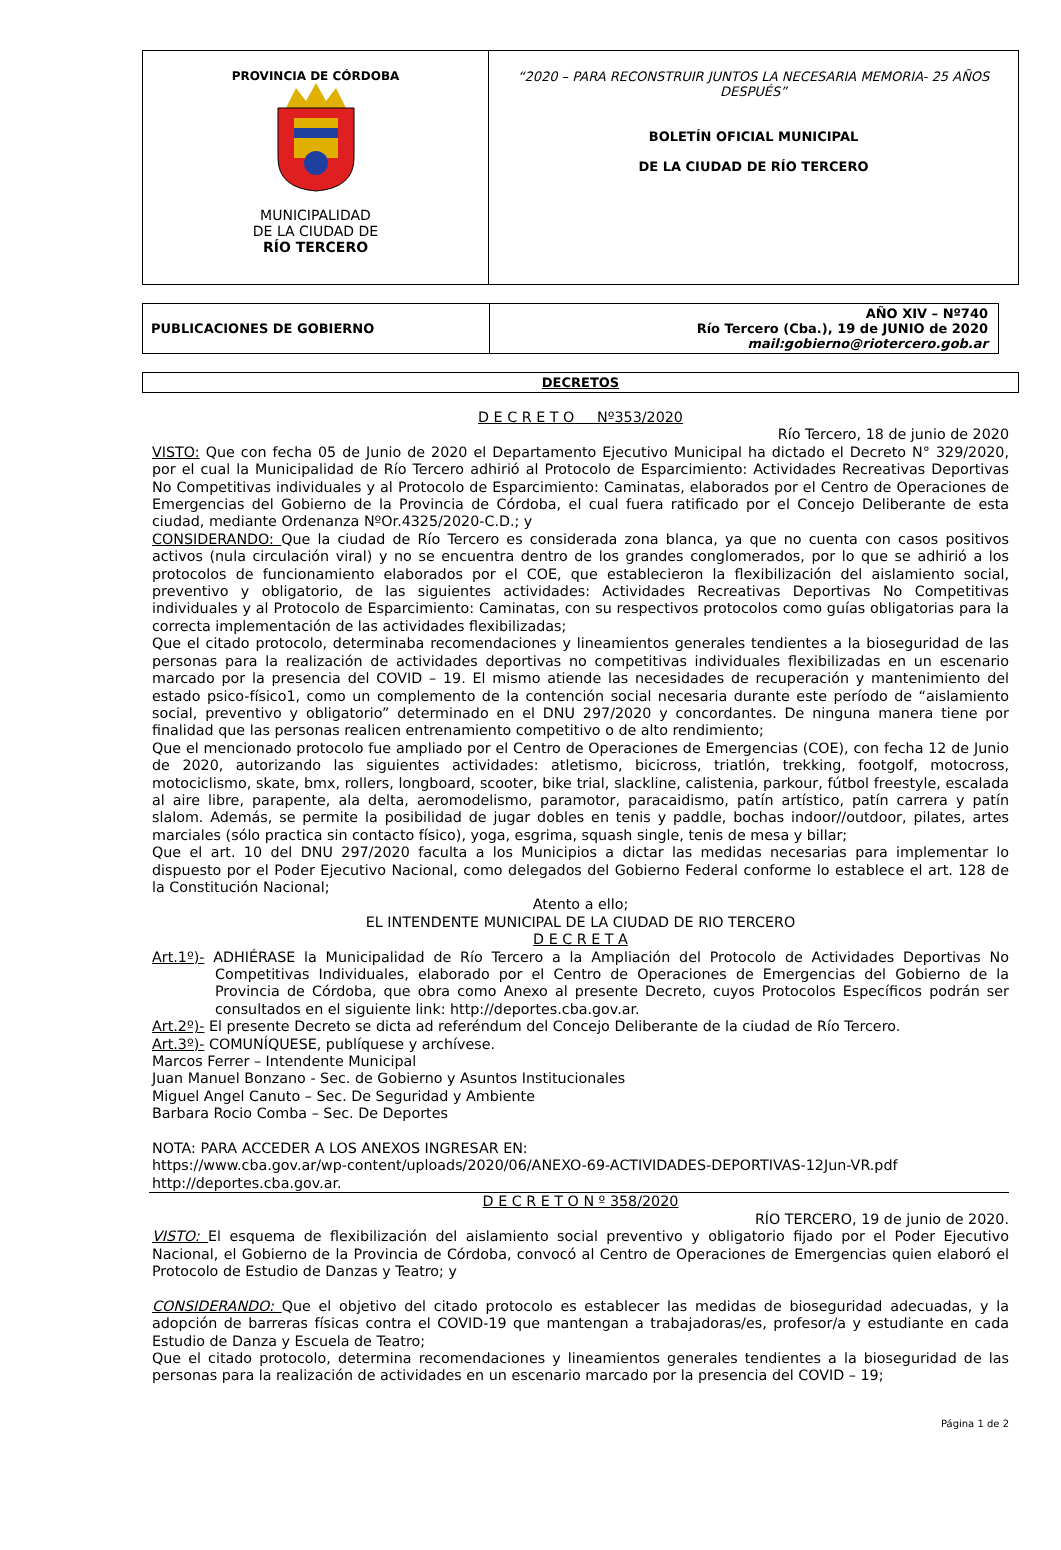| PROVINCIA DE CÓRDOBA MUNICIPALIDAD DE LA CIUDAD DE RÍO TERCERO | “2020 – PARA RECONSTRUIR JUNTOS LA NECESARIA MEMORIA- 25 AÑOS DESPUÉS” BOLETÍN OFICIAL MUNICIPAL DE LA CIUDAD DE RÍO TERCERO |
| PUBLICACIONES DE GOBIERNO | AÑO XIV – Nº740 Río Tercero (Cba.), 19 de JUNIO de 2020 mail:gobierno@riotercero.gob.ar |
DECRETOS
D E C R E T O Nº353/2020
Río Tercero, 18 de junio de 2020
VISTO: Que con fecha 05 de Junio de 2020 el Departamento Ejecutivo Municipal ha dictado el Decreto N° 329/2020, por el cual la Municipalidad de Río Tercero adhirió al Protocolo de Esparcimiento: Actividades Recreativas Deportivas No Competitivas individuales y al Protocolo de Esparcimiento: Caminatas, elaborados por el Centro de Operaciones de Emergencias del Gobierno de la Provincia de Córdoba, el cual fuera ratificado por el Concejo Deliberante de esta ciudad, mediante Ordenanza NºOr.4325/2020-C.D.; y
CONSIDERANDO: Que la ciudad de Río Tercero es considerada zona blanca, ya que no cuenta con casos positivos activos (nula circulación viral) y no se encuentra dentro de los grandes conglomerados, por lo que se adhirió a los protocolos de funcionamiento elaborados por el COE, que establecieron la flexibilización del aislamiento social, preventivo y obligatorio, de las siguientes actividades: Actividades Recreativas Deportivas No Competitivas individuales y al Protocolo de Esparcimiento: Caminatas, con su respectivos protocolos como guías obligatorias para la correcta implementación de las actividades flexibilizadas;
Que el citado protocolo, determinaba recomendaciones y lineamientos generales tendientes a la bioseguridad de las personas para la realización de actividades deportivas no competitivas individuales flexibilizadas en un escenario marcado por la presencia del COVID – 19. El mismo atiende las necesidades de recuperación y mantenimiento del estado psico-físico1, como un complemento de la contención social necesaria durante este período de “aislamiento social, preventivo y obligatorio” determinado en el DNU 297/2020 y concordantes. De ninguna manera tiene por finalidad que las personas realicen entrenamiento competitivo o de alto rendimiento;
Que el mencionado protocolo fue ampliado por el Centro de Operaciones de Emergencias (COE), con fecha 12 de Junio de 2020, autorizando las siguientes actividades: atletismo, bicicross, triatlón, trekking, footgolf, motocross, motociclismo, skate, bmx, rollers, longboard, scooter, bike trial, slackline, calistenia, parkour, fútbol freestyle, escalada al aire libre, parapente, ala delta, aeromodelismo, paramotor, paracaidismo, patín artístico, patín carrera y patín slalom. Además, se permite la posibilidad de jugar dobles en tenis y paddle, bochas indoor//outdoor, pilates, artes marciales (sólo practica sin contacto físico), yoga, esgrima, squash single, tenis de mesa y billar;
Que el art. 10 del DNU 297/2020 faculta a los Municipios a dictar las medidas necesarias para implementar lo dispuesto por el Poder Ejecutivo Nacional, como delegados del Gobierno Federal conforme lo establece el art. 128 de la Constitución Nacional;
Atento a ello;
EL INTENDENTE MUNICIPAL DE LA CIUDAD DE RIO TERCERO
D E C R E T A
Art.1º)- ADHIÉRASE la Municipalidad de Río Tercero a la Ampliación del Protocolo de Actividades Deportivas No Competitivas Individuales, elaborado por el Centro de Operaciones de Emergencias del Gobierno de la Provincia de Córdoba, que obra como Anexo al presente Decreto, cuyos Protocolos Específicos podrán ser consultados en el siguiente link: http://deportes.cba.gov.ar.
Art.2º)- El presente Decreto se dicta ad referéndum del Concejo Deliberante de la ciudad de Río Tercero.
Art.3º)- COMUNÍQUESE, publíquese y archívese.
Marcos Ferrer – Intendente Municipal
Juan Manuel Bonzano - Sec. de Gobierno y Asuntos Institucionales
Miguel Angel Canuto – Sec. De Seguridad y Ambiente
Barbara Rocio Comba – Sec. De Deportes
NOTA: PARA ACCEDER A LOS ANEXOS INGRESAR EN:
https://www.cba.gov.ar/wp-content/uploads/2020/06/ANEXO-69-ACTIVIDADES-DEPORTIVAS-12Jun-VR.pdf
http://deportes.cba.gov.ar.
D E C R E T O N º 358/2020
RÍO TERCERO, 19 de junio de 2020.
VISTO: El esquema de flexibilización del aislamiento social preventivo y obligatorio fijado por el Poder Ejecutivo Nacional, el Gobierno de la Provincia de Córdoba, convocó al Centro de Operaciones de Emergencias quien elaboró el Protocolo de Estudio de Danzas y Teatro; y
CONSIDERANDO: Que el objetivo del citado protocolo es establecer las medidas de bioseguridad adecuadas, y la adopción de barreras físicas contra el COVID-19 que mantengan a trabajadoras/es, profesor/a y estudiante en cada Estudio de Danza y Escuela de Teatro;
Que el citado protocolo, determina recomendaciones y lineamientos generales tendientes a la bioseguridad de las personas para la realización de actividades en un escenario marcado por la presencia del COVID – 19;
Página 1 de 2